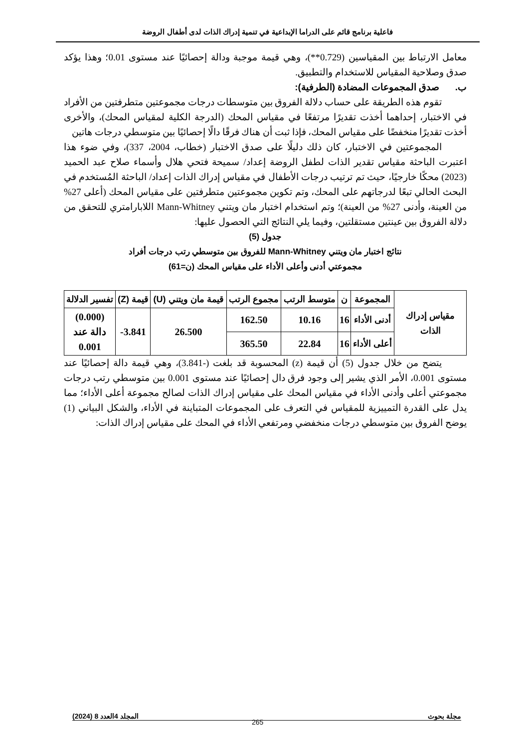فاعلية برنامج قائم على الدراما الإبداعية في تنمية إدراك الذات لدى أطفال الروضة
معامل الارتباط بين المقياسين (0.729**)، وهي قيمة موجبة ودالة إحصائيًا عند مستوى 0.01؛ وهذا يؤكد صدق وصلاحية المقياس للاستخدام والتطبيق.
ب. صدق المجموعات المضادة (الطرفية):
تقوم هذه الطريقة على حساب دلالة الفروق بين متوسطات درجات مجموعتين متطرفتين من الأفراد في الاختبار، إحداهما أخذت تقديرًا مرتفعًا في مقياس المحك (الدرجة الكلية لمقياس المحك)، والأخرى أخذت تقديرًا منخفضًا على مقياس المحك، فإذا ثبت أن هناك فرقًا دالًا إحصائيًا بين متوسطي درجات هاتين
المجموعتين في الاختبار، كان ذلك دليلًا على صدق الاختبار (خطاب، 2004، 337)، وفي ضوء هذا اعتبرت الباحثة مقياس تقدير الذات لطفل الروضة إعداد/ سميحة فتحي هلال وأسماء صلاح عبد الحميد (2023) محكًا خارجيًا، حيث تم ترتيب درجات الأطفال في مقياس إدراك الذات إعداد/ الباحثة المُستخدم في البحث الحالي تبعًا لدرجاتهم على المحك، وتم تكوين مجموعتين متطرفتين على مقياس المحك (أعلى 27% من العينة، وأدنى 27% من العينة)؛ وتم استخدام اختبار مان ويتني Mann-Whitney اللابارامتري للتحقق من دلالة الفروق بين عينتين مستقلتين، وفيما يلي النتائج التي الحصول عليها:
جدول (5)
نتائج اختبار مان ويتني Mann-Whitney للفروق بين متوسطي رتب درجات أفراد
مجموعتي أدنى وأعلى الأداء على مقياس المحك (ن=61)
| مقياس إدراك الذات | المجموعة | ن | متوسط الرتب | مجموع الرتب | قيمة مان ويتني (U) | قيمة (Z) | تفسير الدلالة |
| --- | --- | --- | --- | --- | --- | --- | --- |
| | أدنى الأداء | 16 | 10.16 | 162.50 | 26.500 | 3.841- | (0.000) دالة عند 0.001 |
| | أعلى الأداء | 16 | 22.84 | 365.50 | | | |
يتضح من خلال جدول (5) أن قيمة (z) المحسوبة قد بلغت (-3.841)، وهي قيمة دالة إحصائيًا عند مستوى 0.001، الأمر الذي يشير إلى وجود فرق دال إحصائيًا عند مستوى 0.001 بين متوسطي رتب درجات مجموعتي أعلى وأدنى الأداء في مقياس المحك على مقياس إدراك الذات لصالح مجموعة أعلى الأداء؛ مما يدل على القدرة التمييزية للمقياس في التعرف على المجموعات المتباينة في الأداء، والشكل البياني (1) يوضح الفروق بين متوسطي درجات منخفضي ومرتفعي الأداء في المحك على مقياس إدراك الذات:
مجلة بحوث المجلد 4العدد 8 (2024)
265